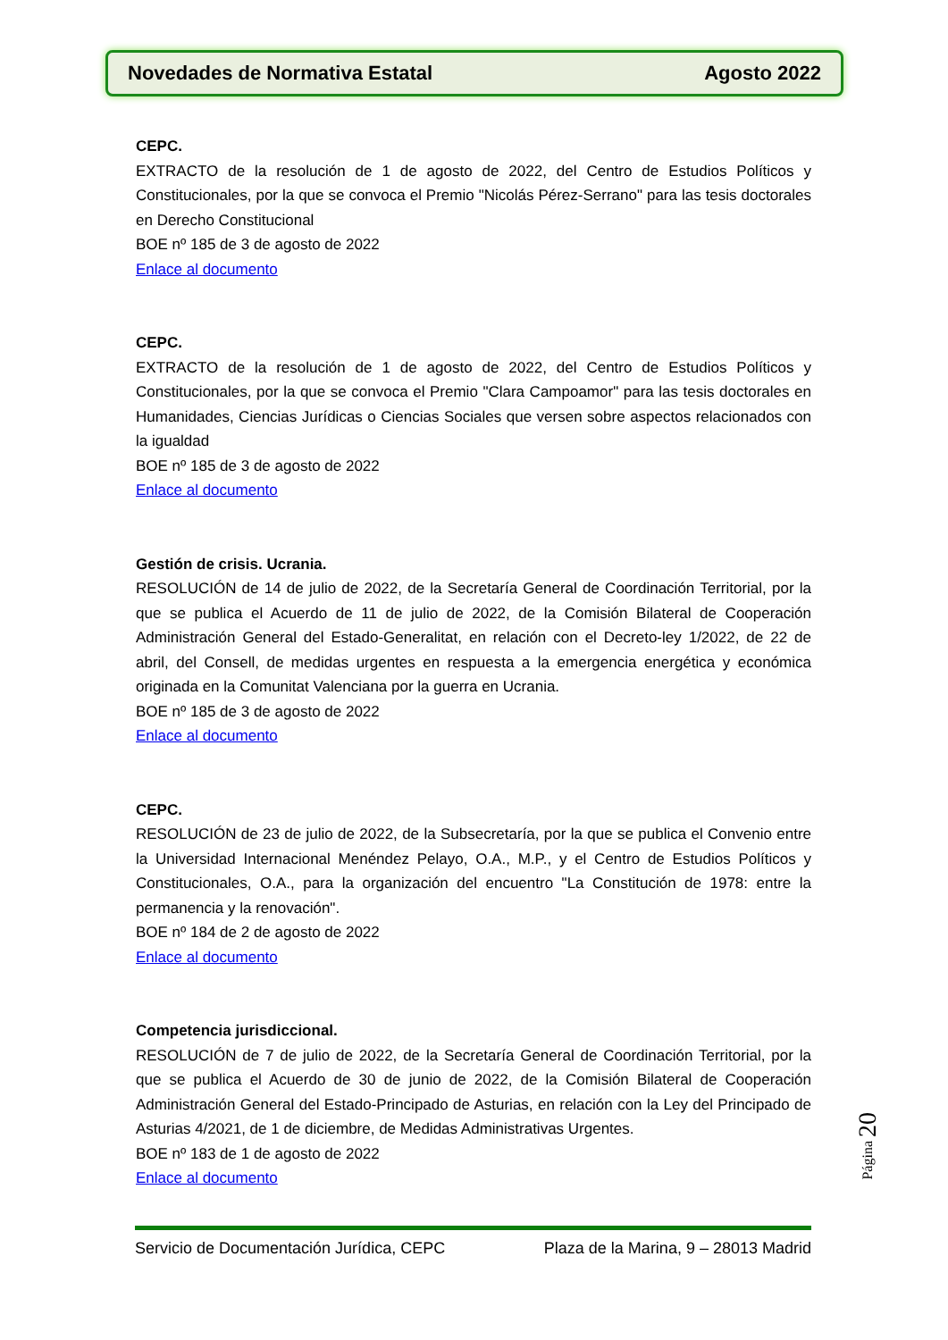Novedades de Normativa Estatal Agosto 2022
CEPC.
EXTRACTO de la resolución de 1 de agosto de 2022, del Centro de Estudios Políticos y Constitucionales, por la que se convoca el Premio "Nicolás Pérez-Serrano" para las tesis doctorales en Derecho Constitucional
BOE nº 185 de 3 de agosto de 2022
Enlace al documento
CEPC.
EXTRACTO de la resolución de 1 de agosto de 2022, del Centro de Estudios Políticos y Constitucionales, por la que se convoca el Premio "Clara Campoamor" para las tesis doctorales en Humanidades, Ciencias Jurídicas o Ciencias Sociales que versen sobre aspectos relacionados con la igualdad
BOE nº 185 de 3 de agosto de 2022
Enlace al documento
Gestión de crisis. Ucrania.
RESOLUCIÓN de 14 de julio de 2022, de la Secretaría General de Coordinación Territorial, por la que se publica el Acuerdo de 11 de julio de 2022, de la Comisión Bilateral de Cooperación Administración General del Estado-Generalitat, en relación con el Decreto-ley 1/2022, de 22 de abril, del Consell, de medidas urgentes en respuesta a la emergencia energética y económica originada en la Comunitat Valenciana por la guerra en Ucrania.
BOE nº 185 de 3 de agosto de 2022
Enlace al documento
CEPC.
RESOLUCIÓN de 23 de julio de 2022, de la Subsecretaría, por la que se publica el Convenio entre la Universidad Internacional Menéndez Pelayo, O.A., M.P., y el Centro de Estudios Políticos y Constitucionales, O.A., para la organización del encuentro "La Constitución de 1978: entre la permanencia y la renovación".
BOE nº 184 de 2 de agosto de 2022
Enlace al documento
Competencia jurisdiccional.
RESOLUCIÓN de 7 de julio de 2022, de la Secretaría General de Coordinación Territorial, por la que se publica el Acuerdo de 30 de junio de 2022, de la Comisión Bilateral de Cooperación Administración General del Estado-Principado de Asturias, en relación con la Ley del Principado de Asturias 4/2021, de 1 de diciembre, de Medidas Administrativas Urgentes.
BOE nº 183 de 1 de agosto de 2022
Enlace al documento
Página 20
Servicio de Documentación Jurídica, CEPC Plaza de la Marina, 9 – 28013 Madrid